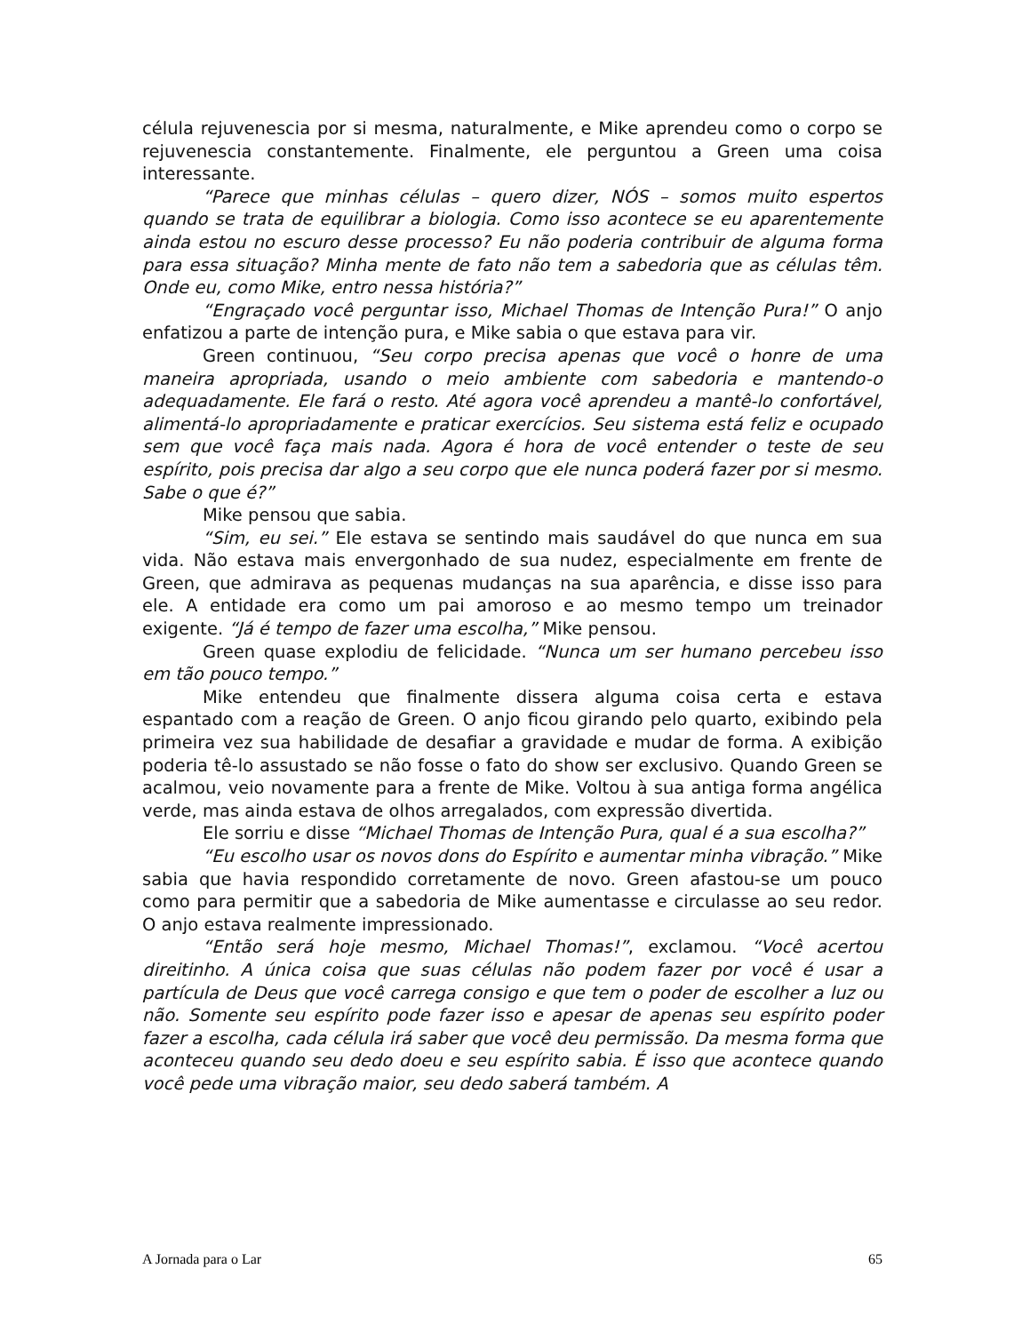célula rejuvenescia por si mesma, naturalmente, e Mike aprendeu como o corpo se rejuvenescia constantemente. Finalmente, ele perguntou a Green uma coisa interessante.
“Parece que minhas células – quero dizer, NÓS – somos muito espertos quando se trata de equilibrar a biologia. Como isso acontece se eu aparentemente ainda estou no escuro desse processo? Eu não poderia contribuir de alguma forma para essa situação? Minha mente de fato não tem a sabedoria que as células têm. Onde eu, como Mike, entro nessa história?”
“Engraçado você perguntar isso, Michael Thomas de Intenção Pura!” O anjo enfatizou a parte de intenção pura, e Mike sabia o que estava para vir.
Green continuou, “Seu corpo precisa apenas que você o honre de uma maneira apropriada, usando o meio ambiente com sabedoria e mantendo-o adequadamente. Ele fará o resto. Até agora você aprendeu a mantê-lo confortável, alimentá-lo apropriadamente e praticar exercícios. Seu sistema está feliz e ocupado sem que você faça mais nada. Agora é hora de você entender o teste de seu espírito, pois precisa dar algo a seu corpo que ele nunca poderá fazer por si mesmo. Sabe o que é?”
Mike pensou que sabia.
“Sim, eu sei.” Ele estava se sentindo mais saudável do que nunca em sua vida. Não estava mais envergonhado de sua nudez, especialmente em frente de Green, que admirava as pequenas mudanças na sua aparência, e disse isso para ele. A entidade era como um pai amoroso e ao mesmo tempo um treinador exigente. “Já é tempo de fazer uma escolha,” Mike pensou.
Green quase explodiu de felicidade. “Nunca um ser humano percebeu isso em tão pouco tempo.”
Mike entendeu que finalmente dissera alguma coisa certa e estava espantado com a reação de Green. O anjo ficou girando pelo quarto, exibindo pela primeira vez sua habilidade de desafiar a gravidade e mudar de forma. A exibição poderia tê-lo assustado se não fosse o fato do show ser exclusivo. Quando Green se acalmou, veio novamente para a frente de Mike. Voltou à sua antiga forma angélica verde, mas ainda estava de olhos arregalados, com expressão divertida.
Ele sorriu e disse “Michael Thomas de Intenção Pura, qual é a sua escolha?”
“Eu escolho usar os novos dons do Espírito e aumentar minha vibração.” Mike sabia que havia respondido corretamente de novo. Green afastou-se um pouco como para permitir que a sabedoria de Mike aumentasse e circulasse ao seu redor. O anjo estava realmente impressionado.
“Então será hoje mesmo, Michael Thomas!”, exclamou. “Você acertou direitinho. A única coisa que suas células não podem fazer por você é usar a partícula de Deus que você carrega consigo e que tem o poder de escolher a luz ou não. Somente seu espírito pode fazer isso e apesar de apenas seu espírito poder fazer a escolha, cada célula irá saber que você deu permissão. Da mesma forma que aconteceu quando seu dedo doeu e seu espírito sabia. É isso que acontece quando você pede uma vibração maior, seu dedo saberá também. A
A Jornada para o Lar 65